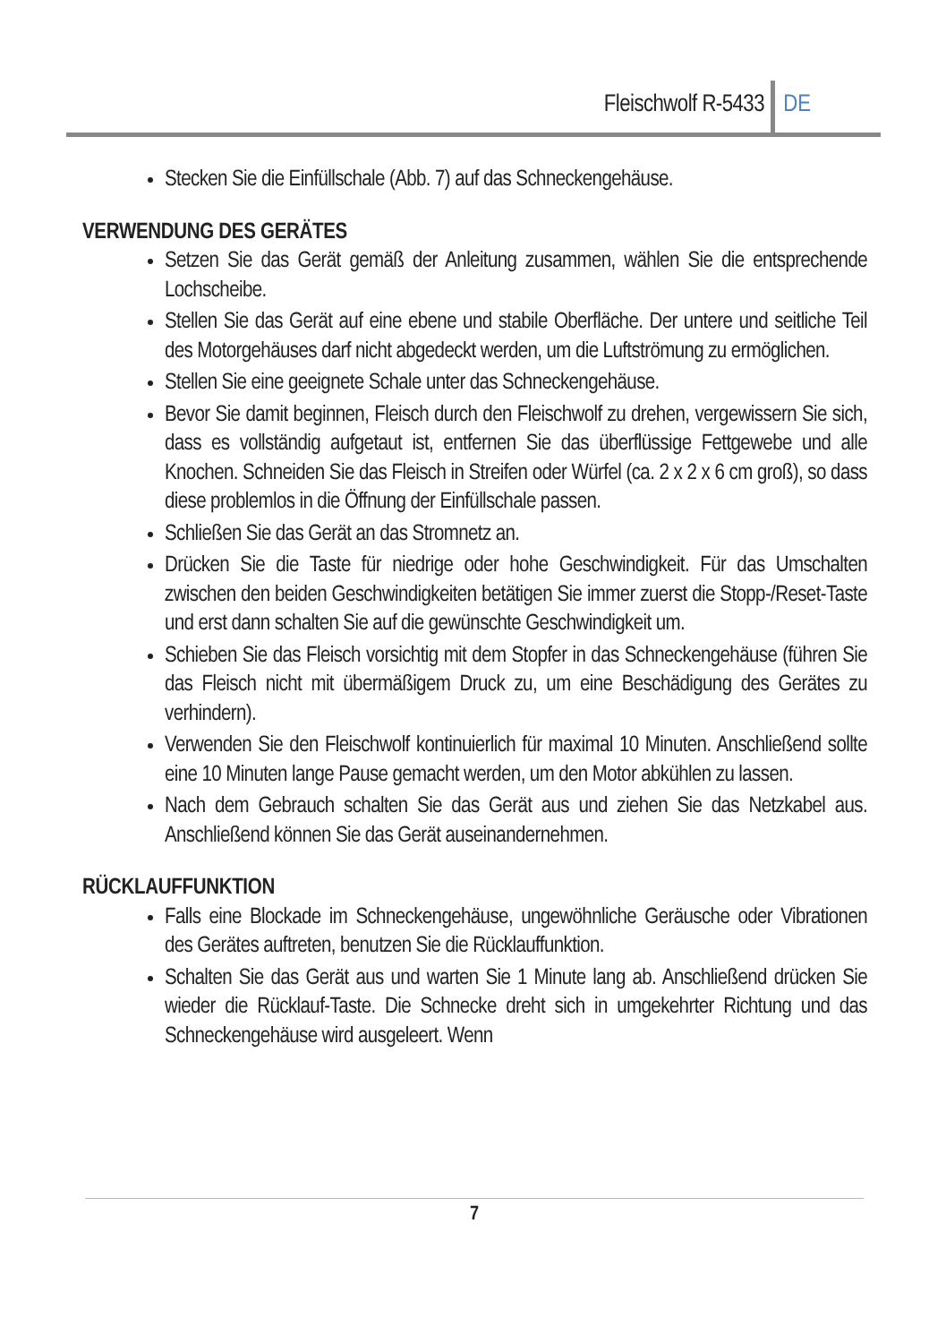Fleischwolf R-5433 DE
Stecken Sie die Einfüllschale (Abb. 7) auf das Schneckengehäuse.
VERWENDUNG DES GERÄTES
Setzen Sie das Gerät gemäß der Anleitung zusammen, wählen Sie die entsprechende Lochscheibe.
Stellen Sie das Gerät auf eine ebene und stabile Oberfläche. Der untere und seitliche Teil des Motorgehäuses darf nicht abgedeckt werden, um die Luftströmung zu ermöglichen.
Stellen Sie eine geeignete Schale unter das Schneckengehäuse.
Bevor Sie damit beginnen, Fleisch durch den Fleischwolf zu drehen, vergewissern Sie sich, dass es vollständig aufgetaut ist, entfernen Sie das überflüssige Fettgewebe und alle Knochen. Schneiden Sie das Fleisch in Streifen oder Würfel (ca. 2 x 2 x 6 cm groß), so dass diese problemlos in die Öffnung der Einfüllschale passen.
Schließen Sie das Gerät an das Stromnetz an.
Drücken Sie die Taste für niedrige oder hohe Geschwindigkeit. Für das Umschalten zwischen den beiden Geschwindigkeiten betätigen Sie immer zuerst die Stopp-/Reset-Taste und erst dann schalten Sie auf die gewünschte Geschwindigkeit um.
Schieben Sie das Fleisch vorsichtig mit dem Stopfer in das Schneckengehäuse (führen Sie das Fleisch nicht mit übermäßigem Druck zu, um eine Beschädigung des Gerätes zu verhindern).
Verwenden Sie den Fleischwolf kontinuierlich für maximal 10 Minuten. Anschließend sollte eine 10 Minuten lange Pause gemacht werden, um den Motor abkühlen zu lassen.
Nach dem Gebrauch schalten Sie das Gerät aus und ziehen Sie das Netzkabel aus. Anschließend können Sie das Gerät auseinandernehmen.
RÜCKLAUFFUNKTION
Falls eine Blockade im Schneckengehäuse, ungewöhnliche Geräusche oder Vibrationen des Gerätes auftreten, benutzen Sie die Rücklauffunktion.
Schalten Sie das Gerät aus und warten Sie 1 Minute lang ab. Anschließend drücken Sie wieder die Rücklauf-Taste. Die Schnecke dreht sich in umgekehrter Richtung und das Schneckengehäuse wird ausgeleert. Wenn
7